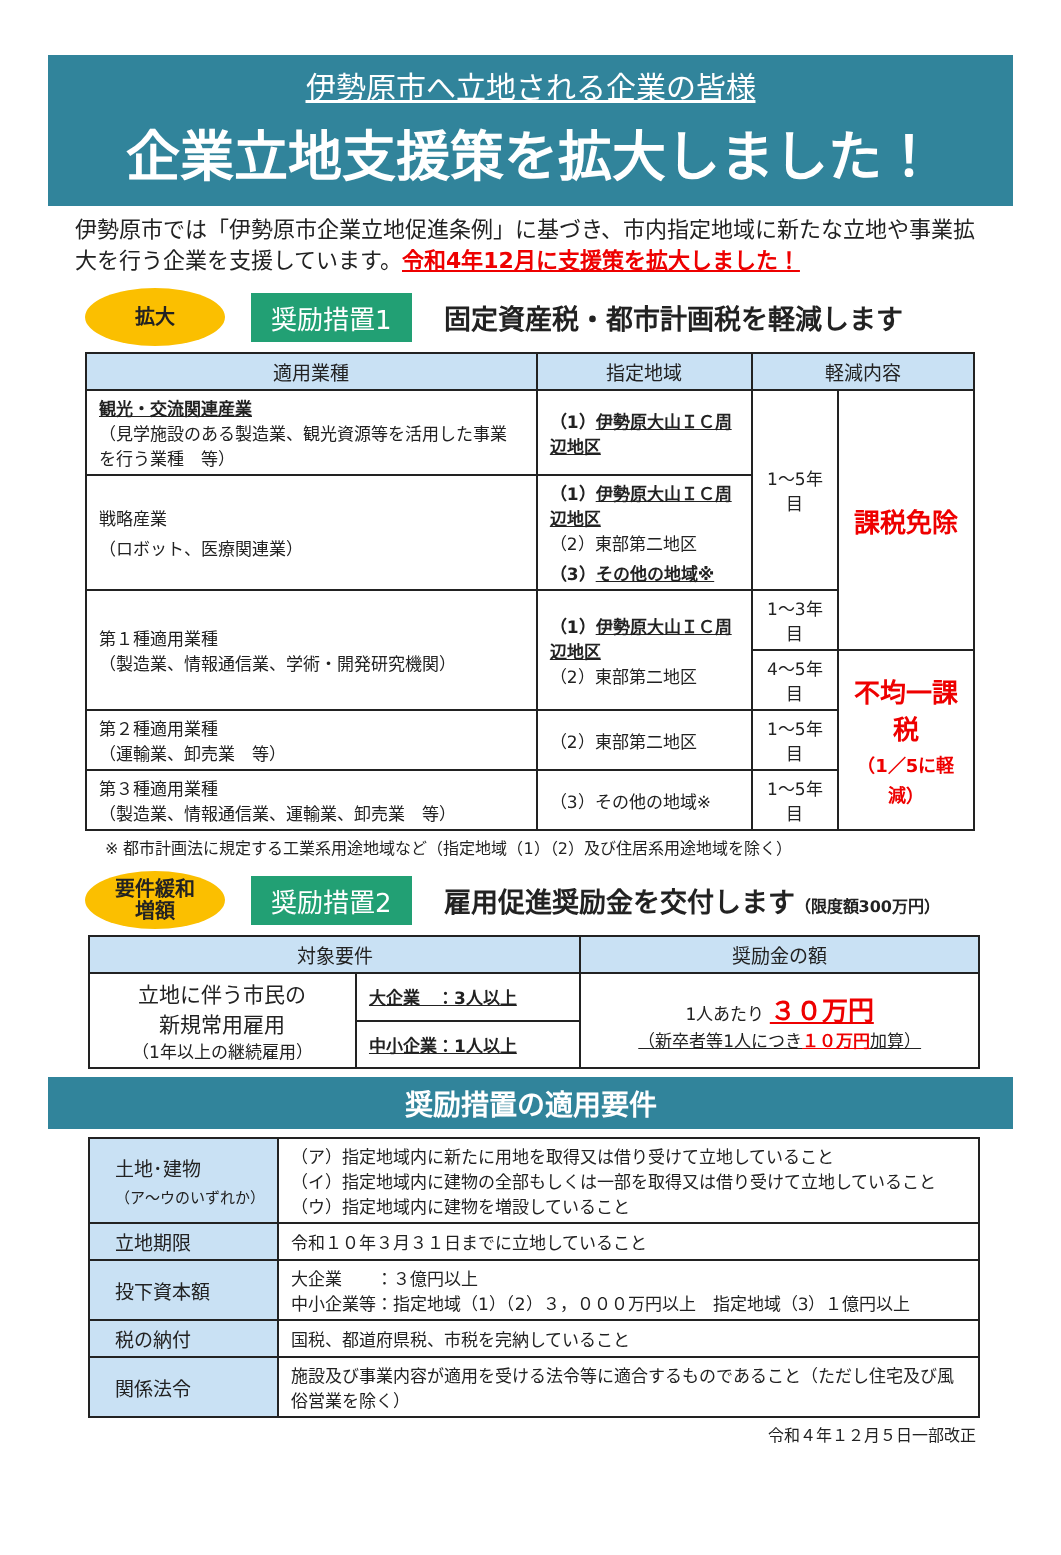伊勢原市へ立地される企業の皆様
企業立地支援策を拡大しました！
伊勢原市では「伊勢原市企業立地促進条例」に基づき、市内指定地域に新たな立地や事業拡大を行う企業を支援しています。令和4年12月に支援策を拡大しました！
拡大
奨励措置1
固定資産税・都市計画税を軽減します
| 適用業種 | 指定地域 | 軽減内容 | |
| --- | --- | --- | --- |
| 観光・交流関連産業 （見学施設のある製造業、観光資源等を活用した事業を行う業種 等） | （1） 伊勢原大山ＩＣ周辺地区 | 1～5年目 | 課税免除 |
| 戦略産業 （ロボット、医療関連業） | （1） 伊勢原大山ＩＣ周辺地区 （2）東部第二地区 （3） その他の地域※ | | |
| 第１種適用業種 （製造業、情報通信業、学術・開発研究機関） | （1） 伊勢原大山ＩＣ周辺地区 （2）東部第二地区 | 1～3年目 | |
| | | 4～5年目 | 不均一課税 （1／5に軽減） |
| 第２種適用業種 （運輸業、卸売業 等） | （2）東部第二地区 | 1～5年目 | |
| 第３種適用業種 （製造業、情報通信業、運輸業、卸売業 等） | （3）その他の地域※ | 1～5年目 | |
※ 都市計画法に規定する工業系用途地域など（指定地域（1）（2）及び住居系用途地域を除く）
要件緩和
増額
奨励措置2
雇用促進奨励金を交付します（限度額300万円）
| 対象要件 | | 奨励金の額 |
| --- | --- | --- |
| 立地に伴う市民の 新規常用雇用 （1年以上の継続雇用） | 大企業 ：3人以上 | 1人あたり ３０万円 （新卒者等1人につき １０万円 加算） |
| | 中小企業：1人以上 | |
奨励措置の適用要件
| 土地･建物 （ア～ウのいずれか） | （ア）指定地域内に新たに用地を取得又は借り受けて立地していること （イ）指定地域内に建物の全部もしくは一部を取得又は借り受けて立地していること （ウ）指定地域内に建物を増設していること |
| 立地期限 | 令和１０年３月３１日までに立地していること |
| 投下資本額 | 大企業 ：３億円以上 中小企業等：指定地域（1）（2）３，０００万円以上 指定地域（3）１億円以上 |
| 税の納付 | 国税、都道府県税、市税を完納していること |
| 関係法令 | 施設及び事業内容が適用を受ける法令等に適合するものであること（ただし住宅及び風俗営業を除く） |
令和４年１２月５日一部改正